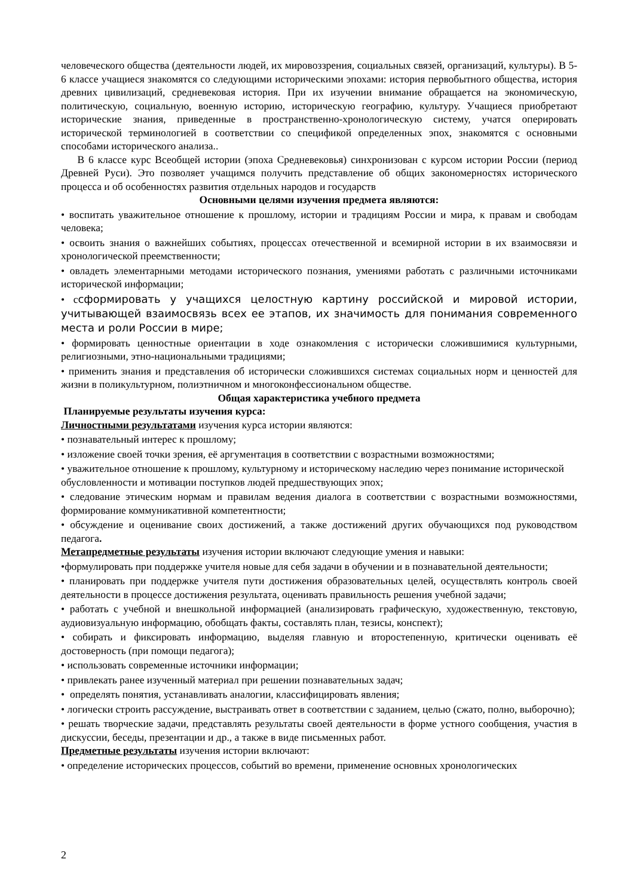человеческого общества (деятельности людей, их мировоззрения, социальных связей, организаций, культуры). В 5-6 классе учащиеся знакомятся со следующими историческими эпохами: история первобытного общества, история древних цивилизаций, средневековая история. При их изучении внимание обращается на экономическую, политическую, социальную, военную историю, историческую географию, культуру. Учащиеся приобретают исторические знания, приведенные в пространственно-хронологическую систему, учатся оперировать исторической терминологией в соответствии со спецификой определенных эпох, знакомятся с основными способами исторического анализа..
В 6 классе курс Всеобщей истории (эпоха Средневековья) синхронизован с курсом истории России (период Древней Руси). Это позволяет учащимся получить представление об общих закономерностях исторического процесса и об особенностях развития отдельных народов и государств
Основными целями изучения предмета являются:
• воспитать уважительное отношение к прошлому, истории и традициям России и мира, к правам и свободам человека;
• освоить знания о важнейших событиях, процессах отечественной и всемирной истории в их взаимосвязи и хронологической преемственности;
• овладеть элементарными методами исторического познания, умениями работать с различными источниками исторической информации;
• ссформировать у учащихся целостную картину российской и мировой истории, учитывающей взаимосвязь всех ее этапов, их значимость для понимания современного места и роли России в мире;
• формировать ценностные ориентации в ходе ознакомления с исторически сложившимися культурными, религиозными, этно-национальными традициями;
• применить знания и представления об исторически сложившихся системах социальных норм и ценностей для жизни в поликультурном, полиэтничном и многоконфессиональном обществе.
Общая характеристика учебного предмета
Планируемые результаты изучения курса:
Личностными результатами изучения курса истории являются:
• познавательный интерес к прошлому;
• изложение своей точки зрения, её аргументация в соответствии с возрастными возможностями;
• уважительное отношение к прошлому, культурному и историческому наследию через понимание исторической обусловленности и мотивации поступков людей предшествующих эпох;
• следование этическим нормам и правилам ведения диалога в соответствии с возрастными возможностями, формирование коммуникативной компетентности;
• обсуждение и оценивание своих достижений, а также достижений других обучающихся под руководством педагога.
Метапредметные результаты изучения истории включают следующие умения и навыки:
•формулировать при поддержке учителя новые для себя задачи в обучении и в познавательной деятельности;
• планировать при поддержке учителя пути достижения образовательных целей, осуществлять контроль своей деятельности в процессе достижения результата, оценивать правильность решения учебной задачи;
• работать с учебной и внешкольной информацией (анализировать графическую, художественную, текстовую, аудиовизуальную информацию, обобщать факты, составлять план, тезисы, конспект);
• собирать и фиксировать информацию, выделяя главную и второстепенную, критически оценивать её достоверность (при помощи педагога);
• использовать современные источники информации;
• привлекать ранее изученный материал при решении познавательных задач;
• определять понятия, устанавливать аналогии, классифицировать явления;
• логически строить рассуждение, выстраивать ответ в соответствии с заданием, целью (сжато, полно, выборочно);
• решать творческие задачи, представлять результаты своей деятельности в форме устного сообщения, участия в дискуссии, беседы, презентации и др., а также в виде письменных работ.
Предметные результаты изучения истории включают:
• определение исторических процессов, событий во времени, применение основных хронологических
2